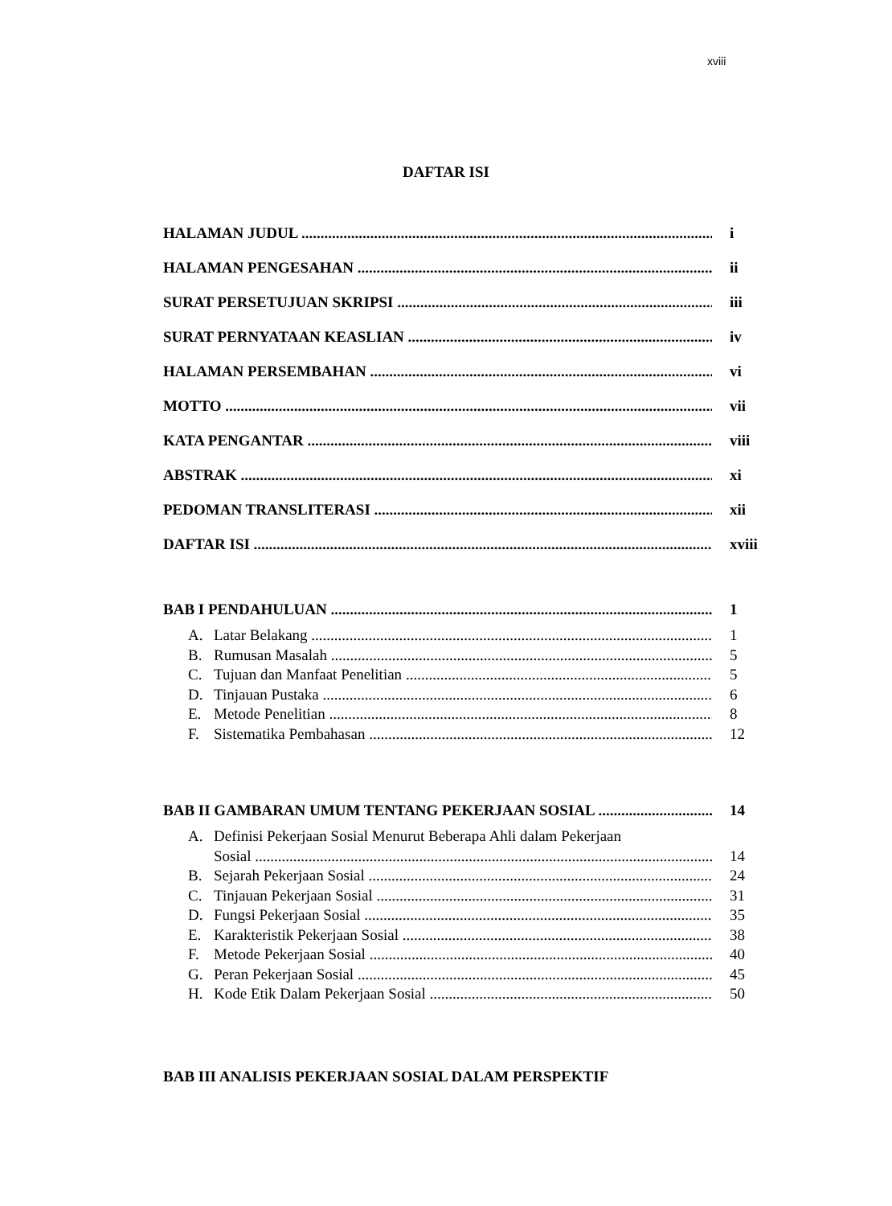xviii
DAFTAR ISI
HALAMAN JUDUL i
HALAMAN PENGESAHAN ii
SURAT PERSETUJUAN SKRIPSI iii
SURAT PERNYATAAN KEASLIAN iv
HALAMAN PERSEMBAHAN vi
MOTTO vii
KATA PENGANTAR viii
ABSTRAK xi
PEDOMAN TRANSLITERASI xii
DAFTAR ISI xviii
BAB I PENDAHULUAN 1
A. Latar Belakang 1
B. Rumusan Masalah 5
C. Tujuan dan Manfaat Penelitian 5
D. Tinjauan Pustaka 6
E. Metode Penelitian 8
F. Sistematika Pembahasan 12
BAB II GAMBARAN UMUM TENTANG PEKERJAAN SOSIAL 14
A. Definisi Pekerjaan Sosial Menurut Beberapa Ahli dalam Pekerjaan
Sosial 14
B. Sejarah Pekerjaan Sosial 24
C. Tinjauan Pekerjaan Sosial 31
D. Fungsi Pekerjaan Sosial 35
E. Karakteristik Pekerjaan Sosial 38
F. Metode Pekerjaan Sosial 40
G. Peran Pekerjaan Sosial 45
H. Kode Etik Dalam Pekerjaan Sosial 50
BAB III ANALISIS PEKERJAAN SOSIAL DALAM PERSPEKTIF